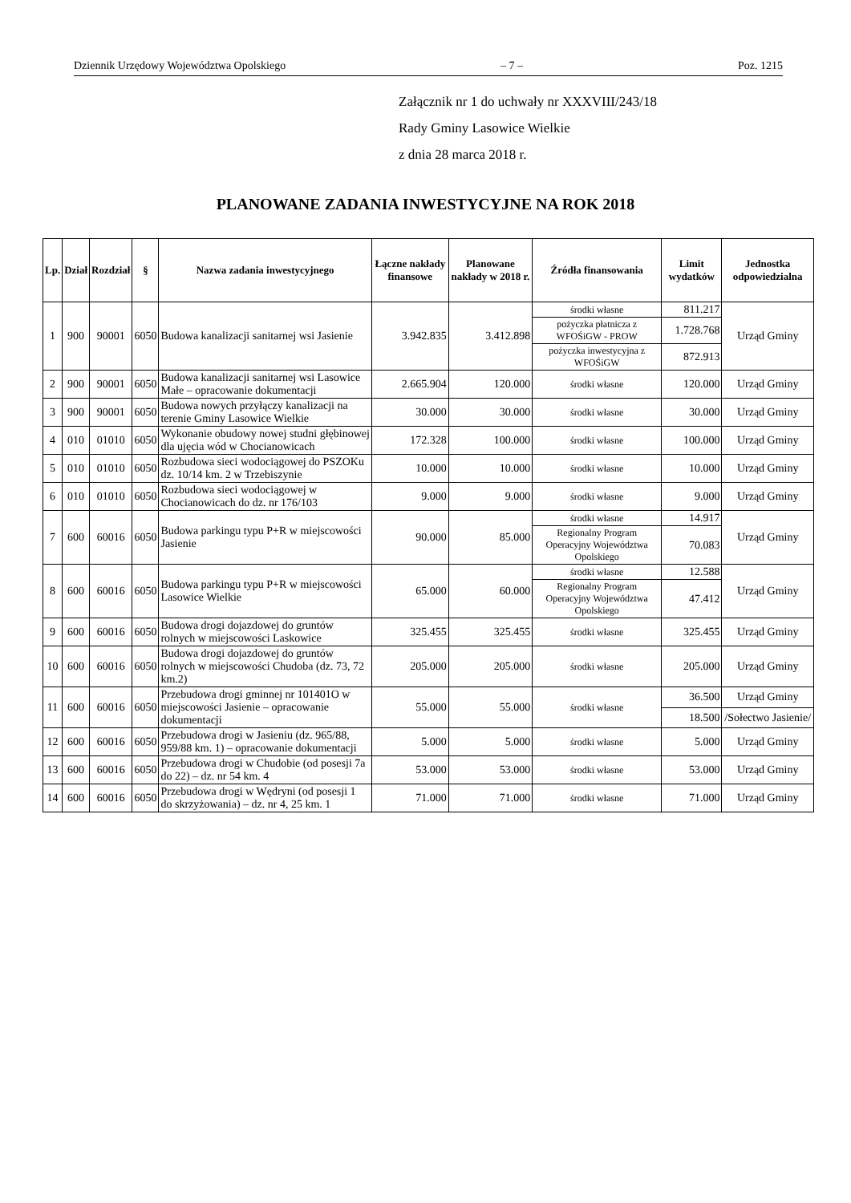Dziennik Urzędowy Województwa Opolskiego – 7 – Poz. 1215
Załącznik nr 1 do uchwały nr XXXVIII/243/18
Rady Gminy Lasowice Wielkie
z dnia 28 marca 2018 r.
PLANOWANE ZADANIA INWESTYCYJNE NA ROK 2018
| Lp. | Dział | Rozdział | § | Nazwa zadania inwestycyjnego | Łączne nakłady finansowe | Planowane nakłady w 2018 r. | Źródła finansowania | Limit wydatków | Jednostka odpowiedzialna |
| --- | --- | --- | --- | --- | --- | --- | --- | --- | --- |
| 1 | 900 | 90001 | 6050 | Budowa kanalizacji sanitarnej wsi Jasienie | 3.942.835 | 3.412.898 | środki własne | 811.217 | Urząd Gminy |
| | | | | | | | pożyczka płatnicza z WFOŚiGW - PROW | 1.728.768 | |
| | | | | | | | pożyczka inwestycyjna z WFOŚiGW | 872.913 | |
| 2 | 900 | 90001 | 6050 | Budowa kanalizacji sanitarnej wsi Lasowice Małe – opracowanie dokumentacji | 2.665.904 | 120.000 | środki własne | 120.000 | Urząd Gminy |
| 3 | 900 | 90001 | 6050 | Budowa nowych przyłączy kanalizacji na terenie Gminy Lasowice Wielkie | 30.000 | 30.000 | środki własne | 30.000 | Urząd Gminy |
| 4 | 010 | 01010 | 6050 | Wykonanie obudowy nowej studni głębinowej dla ujęcia wód w Chocianowicach | 172.328 | 100.000 | środki własne | 100.000 | Urząd Gminy |
| 5 | 010 | 01010 | 6050 | Rozbudowa sieci wodociągowej do PSZOKu dz. 10/14 km. 2 w Trzebiszynie | 10.000 | 10.000 | środki własne | 10.000 | Urząd Gminy |
| 6 | 010 | 01010 | 6050 | Rozbudowa sieci wodociągowej w Chocianowicach do dz. nr 176/103 | 9.000 | 9.000 | środki własne | 9.000 | Urząd Gminy |
| 7 | 600 | 60016 | 6050 | Budowa parkingu typu P+R w miejscowości Jasienie | 90.000 | 85.000 | środki własne | 14.917 | Urząd Gminy |
| | | | | | | | Regionalny Program Operacyjny Województwa Opolskiego | 70.083 | |
| 8 | 600 | 60016 | 6050 | Budowa parkingu typu P+R w miejscowości Lasowice Wielkie | 65.000 | 60.000 | środki własne | 12.588 | Urząd Gminy |
| | | | | | | | Regionalny Program Operacyjny Województwa Opolskiego | 47.412 | |
| 9 | 600 | 60016 | 6050 | Budowa drogi dojazdowej do gruntów rolnych w miejscowości Laskowice | 325.455 | 325.455 | środki własne | 325.455 | Urząd Gminy |
| 10 | 600 | 60016 | 6050 | Budowa drogi dojazdowej do gruntów rolnych w miejscowości Chudoba (dz. 73, 72 km.2) | 205.000 | 205.000 | środki własne | 205.000 | Urząd Gminy |
| 11 | 600 | 60016 | 6050 | Przebudowa drogi gminnej nr 101401O w miejscowości Jasienie – opracowanie dokumentacji | 55.000 | 55.000 | środki własne | 36.500 | Urząd Gminy |
| | | | | | | | | 18.500 | /Sołectwo Jasienie/ |
| 12 | 600 | 60016 | 6050 | Przebudowa drogi w Jasieniu (dz. 965/88, 959/88 km. 1) – opracowanie dokumentacji | 5.000 | 5.000 | środki własne | 5.000 | Urząd Gminy |
| 13 | 600 | 60016 | 6050 | Przebudowa drogi w Chudobie (od posesji 7a do 22) – dz. nr 54 km. 4 | 53.000 | 53.000 | środki własne | 53.000 | Urząd Gminy |
| 14 | 600 | 60016 | 6050 | Przebudowa drogi w Wędryni (od posesji 1 do skrzyżowania) – dz. nr 4, 25 km. 1 | 71.000 | 71.000 | środki własne | 71.000 | Urząd Gminy |